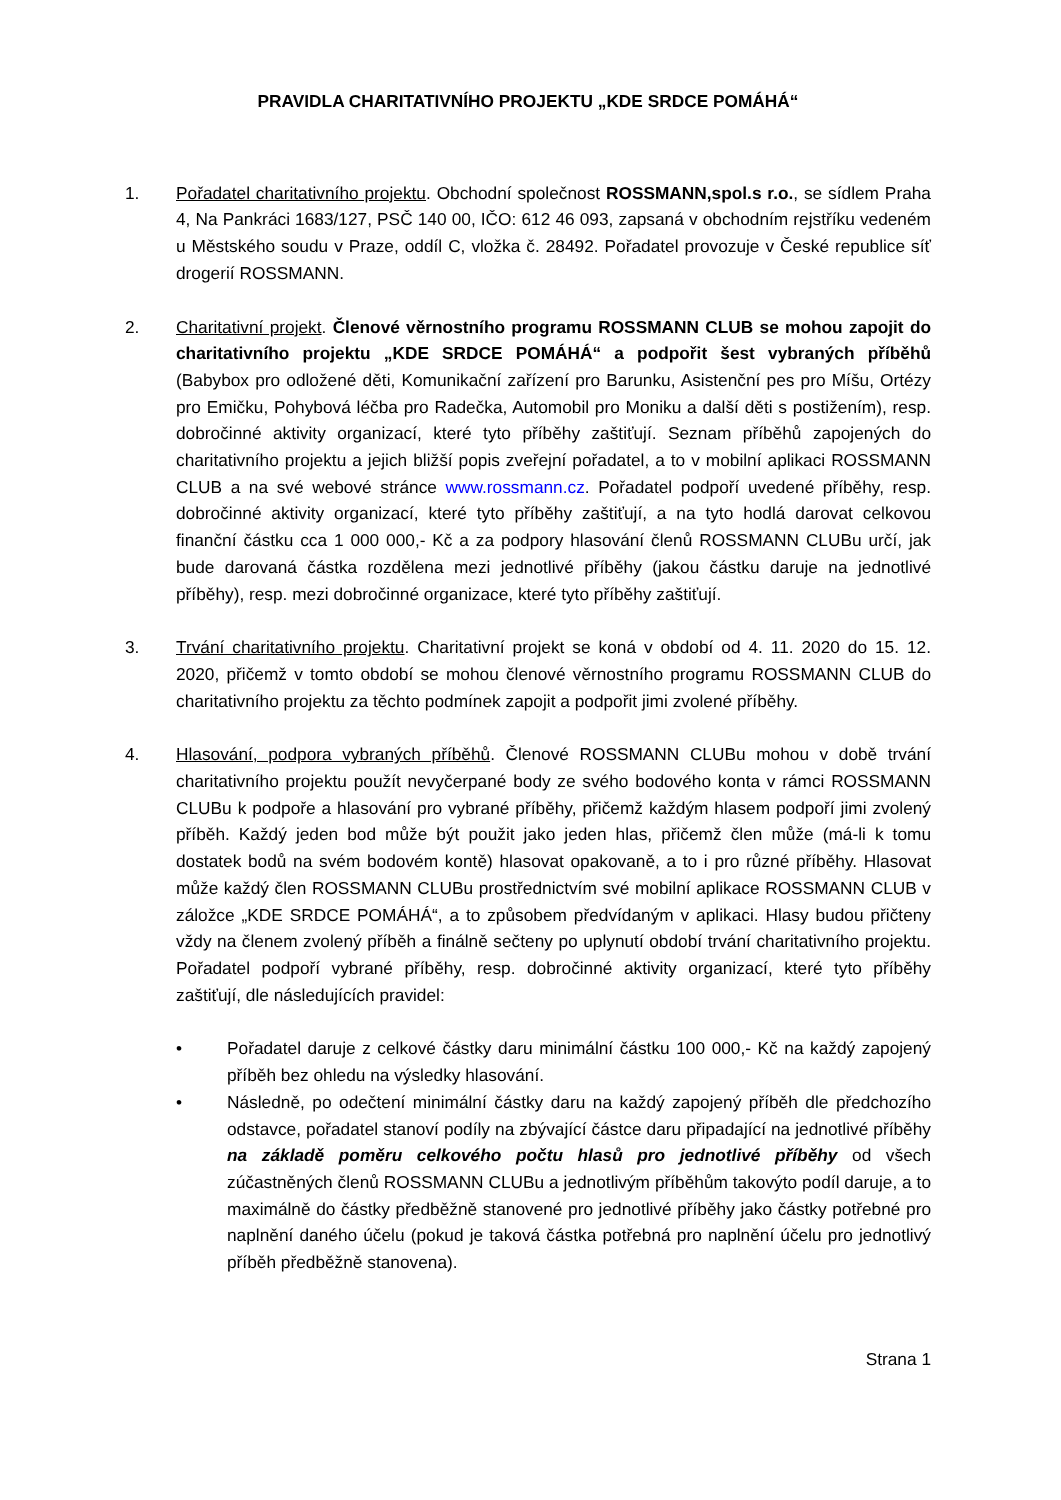PRAVIDLA CHARITATIVNÍHO PROJEKTU „KDE SRDCE POMÁHÁ“
1. Pořadatel charitativního projektu. Obchodní společnost ROSSMANN,spol.s r.o., se sídlem Praha 4, Na Pankráci 1683/127, PSČ 140 00, IČO: 612 46 093, zapsaná v obchodním rejstříku vedeném u Městského soudu v Praze, oddíl C, vložka č. 28492. Pořadatel provozuje v České republice síť drogerií ROSSMANN.
2. Charitativní projekt. Členové věrnostního programu ROSSMANN CLUB se mohou zapojit do charitativního projektu „KDE SRDCE POMÁHÁ“ a podpořit šest vybraných příběhů (Babybox pro odložené děti, Komunikační zařízení pro Barunku, Asistenční pes pro Míšu, Ortézy pro Emičku, Pohybová léčba pro Radečka, Automobil pro Moniku a další děti s postižením), resp. dobročinné aktivity organizací, které tyto příběhy zaštiťují. Seznam příběhů zapojených do charitativního projektu a jejich bližší popis zveřejní pořadatel, a to v mobilní aplikaci ROSSMANN CLUB a na své webové stránce www.rossmann.cz. Pořadatel podpoří uvedené příběhy, resp. dobročinné aktivity organizací, které tyto příběhy zaštiťují, a na tyto hodlá darovat celkovou finanční částku cca 1 000 000,- Kč a za podpory hlasování členů ROSSMANN CLUBu určí, jak bude darovaná částka rozdělena mezi jednotlivé příběhy (jakou částku daruje na jednotlivé příběhy), resp. mezi dobročinné organizace, které tyto příběhy zaštiťují.
3. Trvání charitativního projektu. Charitativní projekt se koná v období od 4. 11. 2020 do 15. 12. 2020, přičemž v tomto období se mohou členové věrnostního programu ROSSMANN CLUB do charitativního projektu za těchto podmínek zapojit a podpořit jimi zvolené příběhy.
4. Hlasování, podpora vybraných příběhů. Členové ROSSMANN CLUBu mohou v době trvání charitativního projektu použít nevyčerpané body ze svého bodového konta v rámci ROSSMANN CLUBu k podpoře a hlasování pro vybrané příběhy, přičemž každým hlasem podpoří jimi zvolený příběh. Každý jeden bod může být použit jako jeden hlas, přičemž člen může (má-li k tomu dostatek bodů na svém bodovém kontě) hlasovat opakovaně, a to i pro různé příběhy. Hlasovat může každý člen ROSSMANN CLUBu prostřednictvím své mobilní aplikace ROSSMANN CLUB v záložce „KDE SRDCE POMÁHÁ“, a to způsobem předvídaným v aplikaci. Hlasy budou přičteny vždy na členem zvolený příběh a finálně sečteny po uplynutí období trvání charitativního projektu. Pořadatel podpoří vybrané příběhy, resp. dobročinné aktivity organizací, které tyto příběhy zaštiťují, dle následujících pravidel:
• Pořadatel daruje z celkové částky daru minimální částku 100 000,- Kč na každý zapojený příběh bez ohledu na výsledky hlasování.
• Následně, po odečtení minimální částky daru na každý zapojený příběh dle předchozího odstavce, pořadatel stanoví podíly na zbývající částce daru připadající na jednotlivé příběhy na základě poměru celkového počtu hlasů pro jednotlivé příběhy od všech zúčastněných členů ROSSMANN CLUBu a jednotlivým příběhům takovýto podíl daruje, a to maximálně do částky předběžně stanovené pro jednotlivé příběhy jako částky potřebné pro naplnění daného účelu (pokud je taková částka potřebná pro naplnění účelu pro jednotlivý příběh předběžně stanovena).
Strana 1